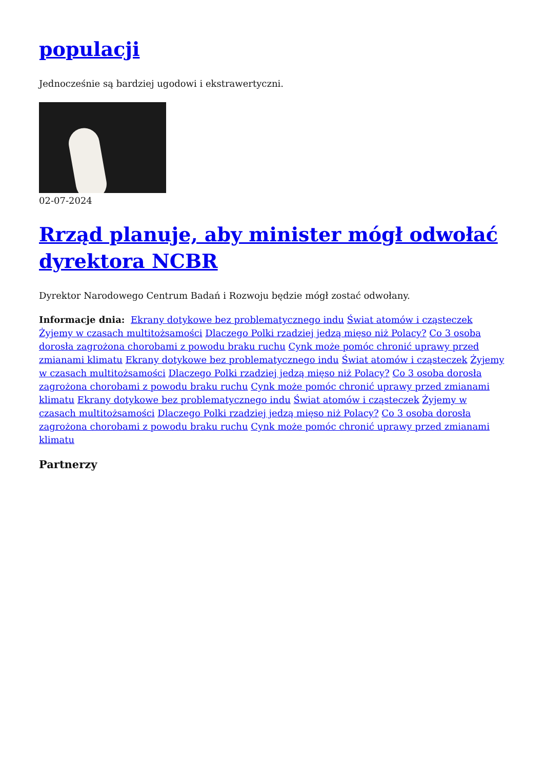populacji
Jednocześnie są bardziej ugodowi i ekstrawertyczni.
02-07-2024
Rrząd planuje, aby minister mógł odwołać dyrektora NCBR
Dyrektor Narodowego Centrum Badań i Rozwoju będzie mógł zostać odwołany.
Informacje dnia: Ekrany dotykowe bez problematycznego indu Świat atomów i cząsteczek Żyjemy w czasach multitożsamości Dlaczego Polki rzadziej jedzą mięso niż Polacy? Co 3 osoba dorosła zagrożona chorobami z powodu braku ruchu Cynk może pomóc chronić uprawy przed zmianami klimatu Ekrany dotykowe bez problematycznego indu Świat atomów i cząsteczek Żyjemy w czasach multitożsamości Dlaczego Polki rzadziej jedzą mięso niż Polacy? Co 3 osoba dorosła zagrożona chorobami z powodu braku ruchu Cynk może pomóc chronić uprawy przed zmianami klimatu Ekrany dotykowe bez problematycznego indu Świat atomów i cząsteczek Żyjemy w czasach multitożsamości Dlaczego Polki rzadziej jedzą mięso niż Polacy? Co 3 osoba dorosła zagrożona chorobami z powodu braku ruchu Cynk może pomóc chronić uprawy przed zmianami klimatu
Partnerzy